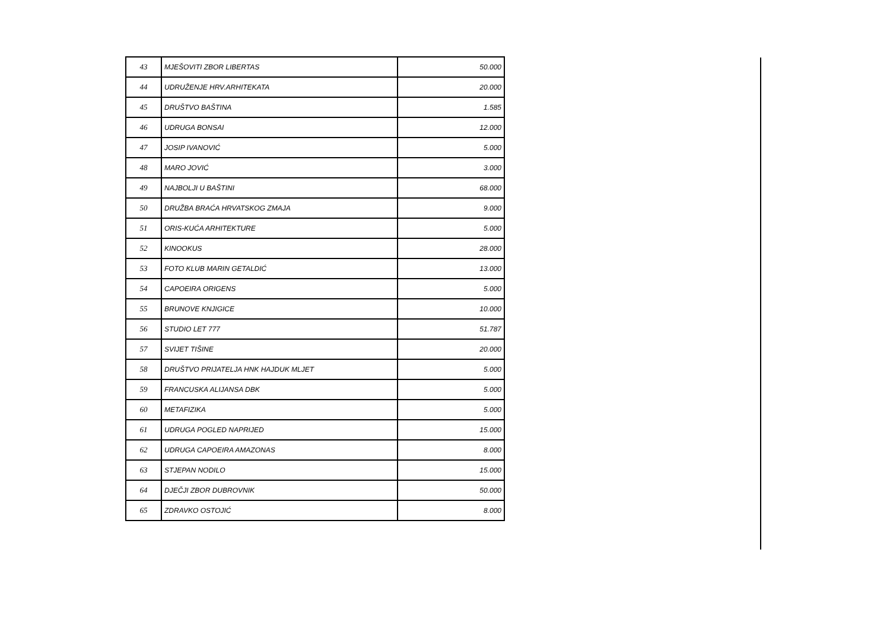| 43 | MJEŠOVITI ZBOR LIBERTAS | 50.000 |
| 44 | UDRUŽENJE HRV.ARHITEKATA | 20.000 |
| 45 | DRUŠTVO BAŠTINA | 1.585 |
| 46 | UDRUGA BONSAI | 12.000 |
| 47 | JOSIP IVANOVIĆ | 5.000 |
| 48 | MARO JOVIĆ | 3.000 |
| 49 | NAJBOLJI U BAŠTINI | 68.000 |
| 50 | DRUŽBA BRAĆA HRVATSKOG ZMAJA | 9.000 |
| 51 | ORIS-KUĆA ARHITEKTURE | 5.000 |
| 52 | KINOOKUS | 28.000 |
| 53 | FOTO KLUB MARIN GETALDIĆ | 13.000 |
| 54 | CAPOEIRA ORIGENS | 5.000 |
| 55 | BRUNOVE KNJIGICE | 10.000 |
| 56 | STUDIO LET 777 | 51.787 |
| 57 | SVIJET TIŠINE | 20.000 |
| 58 | DRUŠTVO PRIJATELJA HNK HAJDUK MLJET | 5.000 |
| 59 | FRANCUSKA ALIJANSA DBK | 5.000 |
| 60 | METAFIZIKA | 5.000 |
| 61 | UDRUGA POGLED NAPRIJED | 15.000 |
| 62 | UDRUGA CAPOEIRA AMAZONAS | 8.000 |
| 63 | STJEPAN NODILO | 15.000 |
| 64 | DJEČJI ZBOR DUBROVNIK | 50.000 |
| 65 | ZDRAVKO OSTOJIĆ | 8.000 |